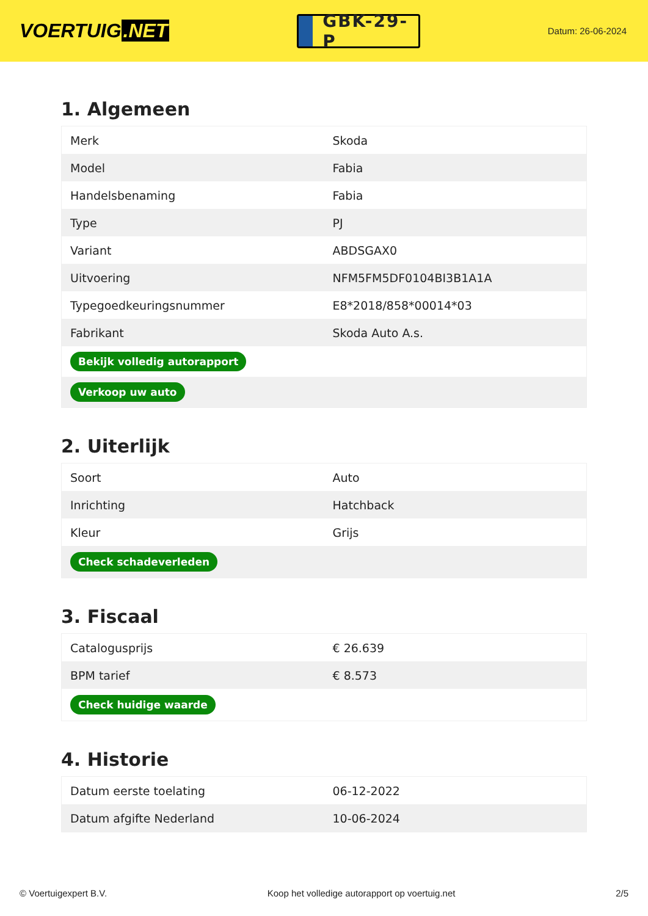VOERTUIG.NET
GBK-29-P
Datum: 26-06-2024
1. Algemeen
| Merk | Skoda |
| Model | Fabia |
| Handelsbenaming | Fabia |
| Type | PJ |
| Variant | ABDSGAX0 |
| Uitvoering | NFM5FM5DF0104BI3B1A1A |
| Typegoedkeuringsnummer | E8*2018/858*00014*03 |
| Fabrikant | Skoda Auto A.s. |
| Bekijk volledig autorapport | |
| Verkoop uw auto | |
2. Uiterlijk
| Soort | Auto |
| Inrichting | Hatchback |
| Kleur | Grijs |
| Check schadeverleden | |
3. Fiscaal
| Catalogusprijs | € 26.639 |
| BPM tarief | € 8.573 |
| Check huidige waarde | |
4. Historie
| Datum eerste toelating | 06-12-2022 |
| Datum afgifte Nederland | 10-06-2024 |
© Voertuigexpert B.V. Koop het volledige autorapport op voertuig.net 2/5